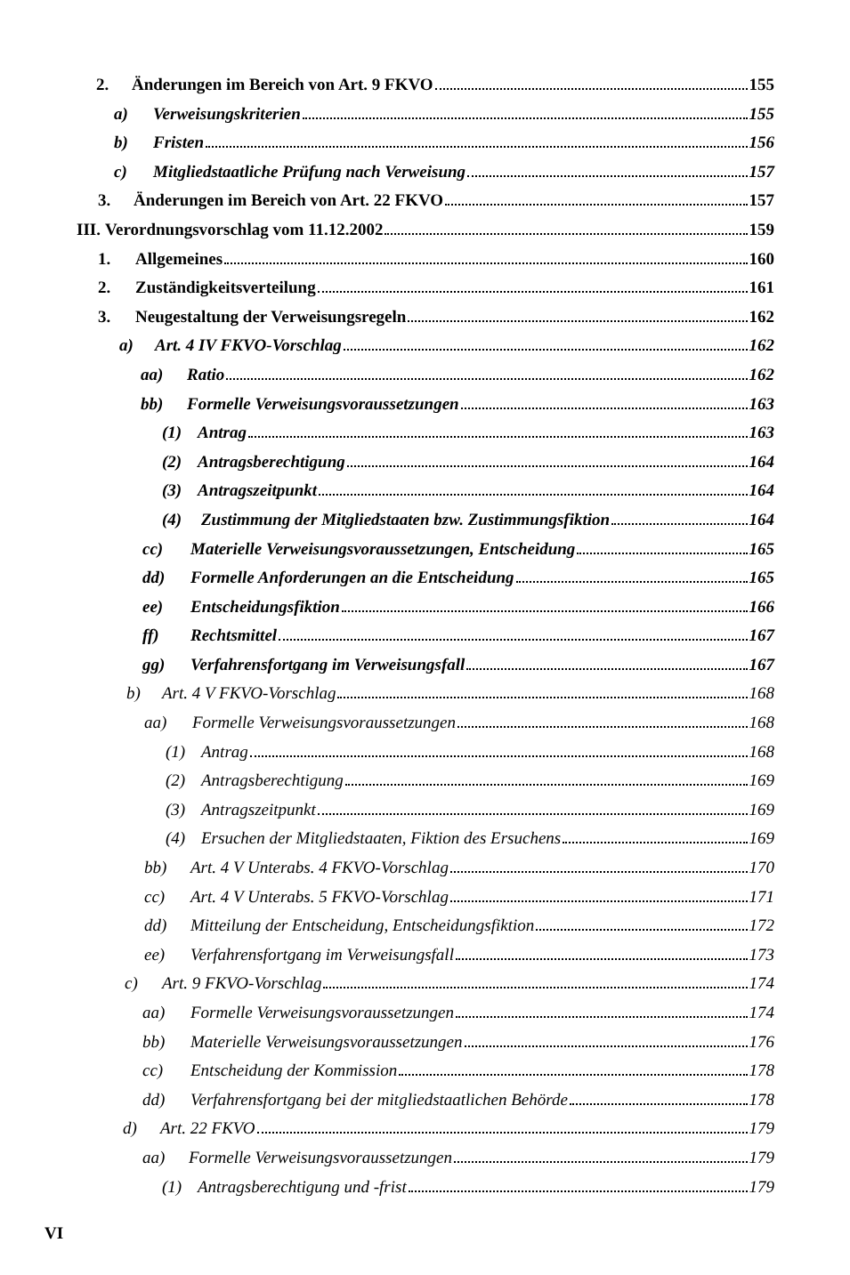2. Änderungen im Bereich von Art. 9 FKVO 155
a) Verweisungskriterien 155
b) Fristen 156
c) Mitgliedstaatliche Prüfung nach Verweisung 157
3. Änderungen im Bereich von Art. 22 FKVO 157
III. Verordnungsvorschlag vom 11.12.2002 159
1. Allgemeines 160
2. Zuständigkeitsverteilung 161
3. Neugestaltung der Verweisungsregeln 162
a) Art. 4 IV FKVO-Vorschlag 162
aa) Ratio 162
bb) Formelle Verweisungsvoraussetzungen 163
(1) Antrag 163
(2) Antragsberechtigung 164
(3) Antragszeitpunkt 164
(4) Zustimmung der Mitgliedstaaten bzw. Zustimmungsfiktion 164
cc) Materielle Verweisungsvoraussetzungen, Entscheidung 165
dd) Formelle Anforderungen an die Entscheidung 165
ee) Entscheidungsfiktion 166
ff) Rechtsmittel 167
gg) Verfahrensfortgang im Verweisungsfall 167
b) Art. 4 V FKVO-Vorschlag 168
aa) Formelle Verweisungsvoraussetzungen 168
(1) Antrag 168
(2) Antragsberechtigung 169
(3) Antragszeitpunkt 169
(4) Ersuchen der Mitgliedstaaten, Fiktion des Ersuchens 169
bb) Art. 4 V Unterabs. 4 FKVO-Vorschlag 170
cc) Art. 4 V Unterabs. 5 FKVO-Vorschlag 171
dd) Mitteilung der Entscheidung, Entscheidungsfiktion 172
ee) Verfahrensfortgang im Verweisungsfall 173
c) Art. 9 FKVO-Vorschlag 174
aa) Formelle Verweisungsvoraussetzungen 174
bb) Materielle Verweisungsvoraussetzungen 176
cc) Entscheidung der Kommission 178
dd) Verfahrensfortgang bei der mitgliedstaatlichen Behörde 178
d) Art. 22 FKVO 179
aa) Formelle Verweisungsvoraussetzungen 179
(1) Antragsberechtigung und -frist 179
VI